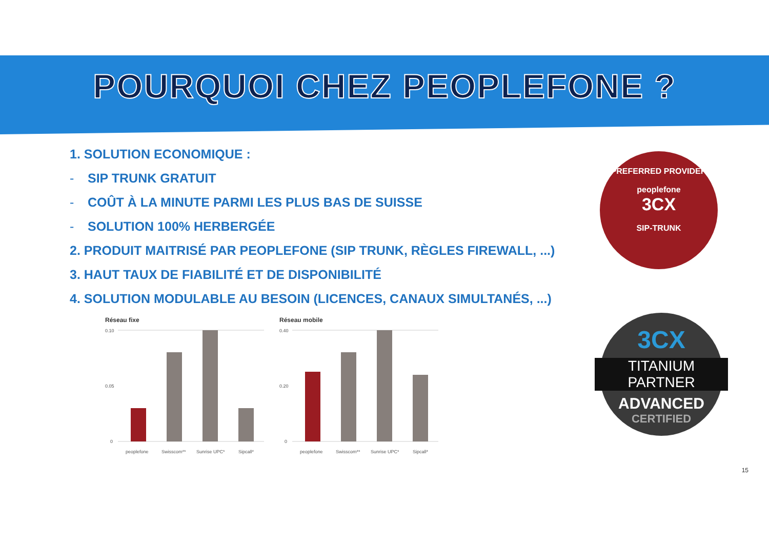POURQUOI CHEZ PEOPLEFONE ?
1. SOLUTION ECONOMIQUE :
- SIP TRUNK GRATUIT
- COÛT À LA MINUTE PARMI LES PLUS BAS DE SUISSE
- SOLUTION 100% HERBERGÉE
2. PRODUIT MAITRISÉ PAR PEOPLEFONE (SIP TRUNK, RÈGLES FIREWALL, ...)
3. HAUT TAUX DE FIABILITÉ ET DE DISPONIBILITÉ
4. SOLUTION MODULABLE AU BESOIN (LICENCES, CANAUX SIMULTANÉS, ...)
Réseau fixe
0.10
0.05
0
peoplefone
Swisscom**
Sunrise UPC*
Sipcall*
Réseau mobile
0.40
0.20
0
peoplefone
Swisscom**
Sunrise UPC*
Sipcall*
PREFERRED PROVIDER
peoplefone
3CX
SIP-TRUNK
3CX
TITANIUM PARTNER
ADVANCED
CERTIFIED
15